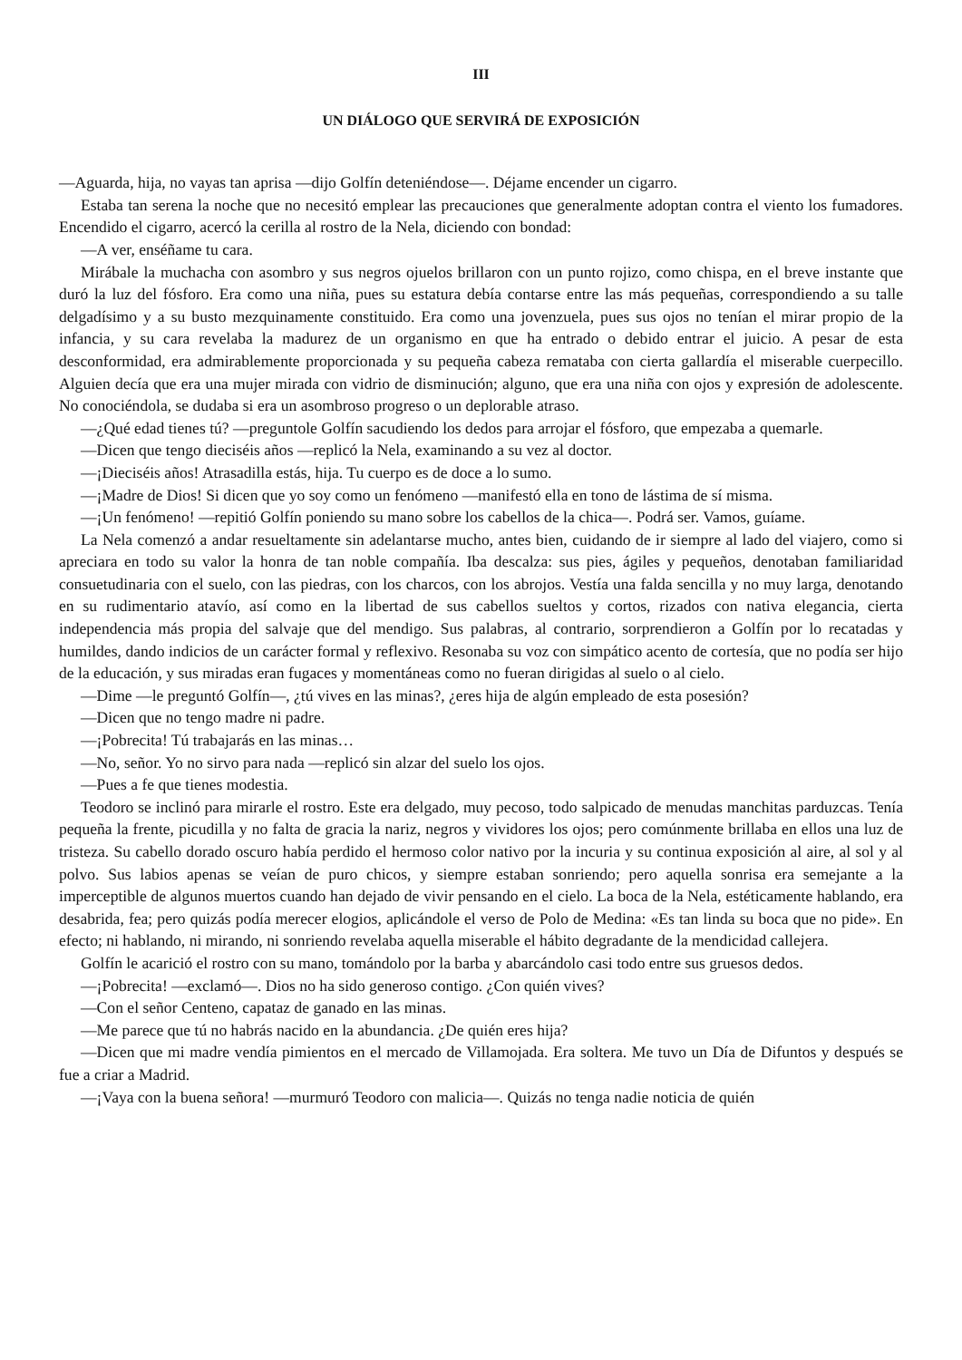III
UN DIÁLOGO QUE SERVIRÁ DE EXPOSICIÓN
—Aguarda, hija, no vayas tan aprisa —dijo Golfín deteniéndose—. Déjame encender un cigarro.
Estaba tan serena la noche que no necesitó emplear las precauciones que generalmente adoptan contra el viento los fumadores. Encendido el cigarro, acercó la cerilla al rostro de la Nela, diciendo con bondad:
—A ver, enséñame tu cara.
Mirábale la muchacha con asombro y sus negros ojuelos brillaron con un punto rojizo, como chispa, en el breve instante que duró la luz del fósforo. Era como una niña, pues su estatura debía contarse entre las más pequeñas, correspondiendo a su talle delgadísimo y a su busto mezquinamente constituido. Era como una jovenzuela, pues sus ojos no tenían el mirar propio de la infancia, y su cara revelaba la madurez de un organismo en que ha entrado o debido entrar el juicio. A pesar de esta desconformidad, era admirablemente proporcionada y su pequeña cabeza remataba con cierta gallardía el miserable cuerpecillo. Alguien decía que era una mujer mirada con vidrio de disminución; alguno, que era una niña con ojos y expresión de adolescente. No conociéndola, se dudaba si era un asombroso progreso o un deplorable atraso.
—¿Qué edad tienes tú? —preguntole Golfín sacudiendo los dedos para arrojar el fósforo, que empezaba a quemarle.
—Dicen que tengo dieciséis años —replicó la Nela, examinando a su vez al doctor.
—¡Dieciséis años! Atrasadilla estás, hija. Tu cuerpo es de doce a lo sumo.
—¡Madre de Dios! Si dicen que yo soy como un fenómeno —manifestó ella en tono de lástima de sí misma.
—¡Un fenómeno! —repitió Golfín poniendo su mano sobre los cabellos de la chica—. Podrá ser. Vamos, guíame.
La Nela comenzó a andar resueltamente sin adelantarse mucho, antes bien, cuidando de ir siempre al lado del viajero, como si apreciara en todo su valor la honra de tan noble compañía. Iba descalza: sus pies, ágiles y pequeños, denotaban familiaridad consuetudinaria con el suelo, con las piedras, con los charcos, con los abrojos. Vestía una falda sencilla y no muy larga, denotando en su rudimentario atavío, así como en la libertad de sus cabellos sueltos y cortos, rizados con nativa elegancia, cierta independencia más propia del salvaje que del mendigo. Sus palabras, al contrario, sorprendieron a Golfín por lo recatadas y humildes, dando indicios de un carácter formal y reflexivo. Resonaba su voz con simpático acento de cortesía, que no podía ser hijo de la educación, y sus miradas eran fugaces y momentáneas como no fueran dirigidas al suelo o al cielo.
—Dime —le preguntó Golfín—, ¿tú vives en las minas?, ¿eres hija de algún empleado de esta posesión?
—Dicen que no tengo madre ni padre.
—¡Pobrecita! Tú trabajarás en las minas…
—No, señor. Yo no sirvo para nada —replicó sin alzar del suelo los ojos.
—Pues a fe que tienes modestia.
Teodoro se inclinó para mirarle el rostro. Este era delgado, muy pecoso, todo salpicado de menudas manchitas parduzcas. Tenía pequeña la frente, picudilla y no falta de gracia la nariz, negros y vividores los ojos; pero comúnmente brillaba en ellos una luz de tristeza. Su cabello dorado oscuro había perdido el hermoso color nativo por la incuria y su continua exposición al aire, al sol y al polvo. Sus labios apenas se veían de puro chicos, y siempre estaban sonriendo; pero aquella sonrisa era semejante a la imperceptible de algunos muertos cuando han dejado de vivir pensando en el cielo. La boca de la Nela, estéticamente hablando, era desabrida, fea; pero quizás podía merecer elogios, aplicándole el verso de Polo de Medina: «Es tan linda su boca que no pide». En efecto; ni hablando, ni mirando, ni sonriendo revelaba aquella miserable el hábito degradante de la mendicidad callejera.
Golfín le acarició el rostro con su mano, tomándolo por la barba y abarcándolo casi todo entre sus gruesos dedos.
—¡Pobrecita! —exclamó—. Dios no ha sido generoso contigo. ¿Con quién vives?
—Con el señor Centeno, capataz de ganado en las minas.
—Me parece que tú no habrás nacido en la abundancia. ¿De quién eres hija?
—Dicen que mi madre vendía pimientos en el mercado de Villamojada. Era soltera. Me tuvo un Día de Difuntos y después se fue a criar a Madrid.
—¡Vaya con la buena señora! —murmuró Teodoro con malicia—. Quizás no tenga nadie noticia de quién